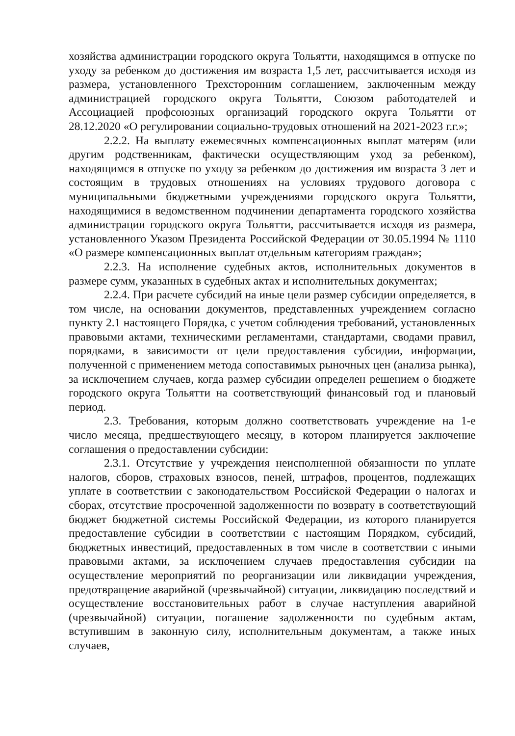хозяйства администрации городского округа Тольятти, находящимся в отпуске по уходу за ребенком до достижения им возраста 1,5 лет, рассчитывается исходя из размера, установленного Трехсторонним соглашением, заключенным между администрацией городского округа Тольятти, Союзом работодателей и Ассоциацией профсоюзных организаций городского округа Тольятти от 28.12.2020 «О регулировании социально-трудовых отношений на 2021-2023 г.г.»;
2.2.2. На выплату ежемесячных компенсационных выплат матерям (или другим родственникам, фактически осуществляющим уход за ребенком), находящимся в отпуске по уходу за ребенком до достижения им возраста 3 лет и состоящим в трудовых отношениях на условиях трудового договора с муниципальными бюджетными учреждениями городского округа Тольятти, находящимися в ведомственном подчинении департамента городского хозяйства администрации городского округа Тольятти, рассчитывается исходя из размера, установленного Указом Президента Российской Федерации от 30.05.1994 № 1110 «О размере компенсационных выплат отдельным категориям граждан»;
2.2.3. На исполнение судебных актов, исполнительных документов в размере сумм, указанных в судебных актах и исполнительных документах;
2.2.4. При расчете субсидий на иные цели размер субсидии определяется, в том числе, на основании документов, представленных учреждением согласно пункту 2.1 настоящего Порядка, с учетом соблюдения требований, установленных правовыми актами, техническими регламентами, стандартами, сводами правил, порядками, в зависимости от цели предоставления субсидии, информации, полученной с применением метода сопоставимых рыночных цен (анализа рынка), за исключением случаев, когда размер субсидии определен решением о бюджете городского округа Тольятти на соответствующий финансовый год и плановый период.
2.3. Требования, которым должно соответствовать учреждение на 1-е число месяца, предшествующего месяцу, в котором планируется заключение соглашения о предоставлении субсидии:
2.3.1. Отсутствие у учреждения неисполненной обязанности по уплате налогов, сборов, страховых взносов, пеней, штрафов, процентов, подлежащих уплате в соответствии с законодательством Российской Федерации о налогах и сборах, отсутствие просроченной задолженности по возврату в соответствующий бюджет бюджетной системы Российской Федерации, из которого планируется предоставление субсидии в соответствии с настоящим Порядком, субсидий, бюджетных инвестиций, предоставленных в том числе в соответствии с иными правовыми актами, за исключением случаев предоставления субсидии на осуществление мероприятий по реорганизации или ликвидации учреждения, предотвращение аварийной (чрезвычайной) ситуации, ликвидацию последствий и осуществление восстановительных работ в случае наступления аварийной (чрезвычайной) ситуации, погашение задолженности по судебным актам, вступившим в законную силу, исполнительным документам, а также иных случаев,